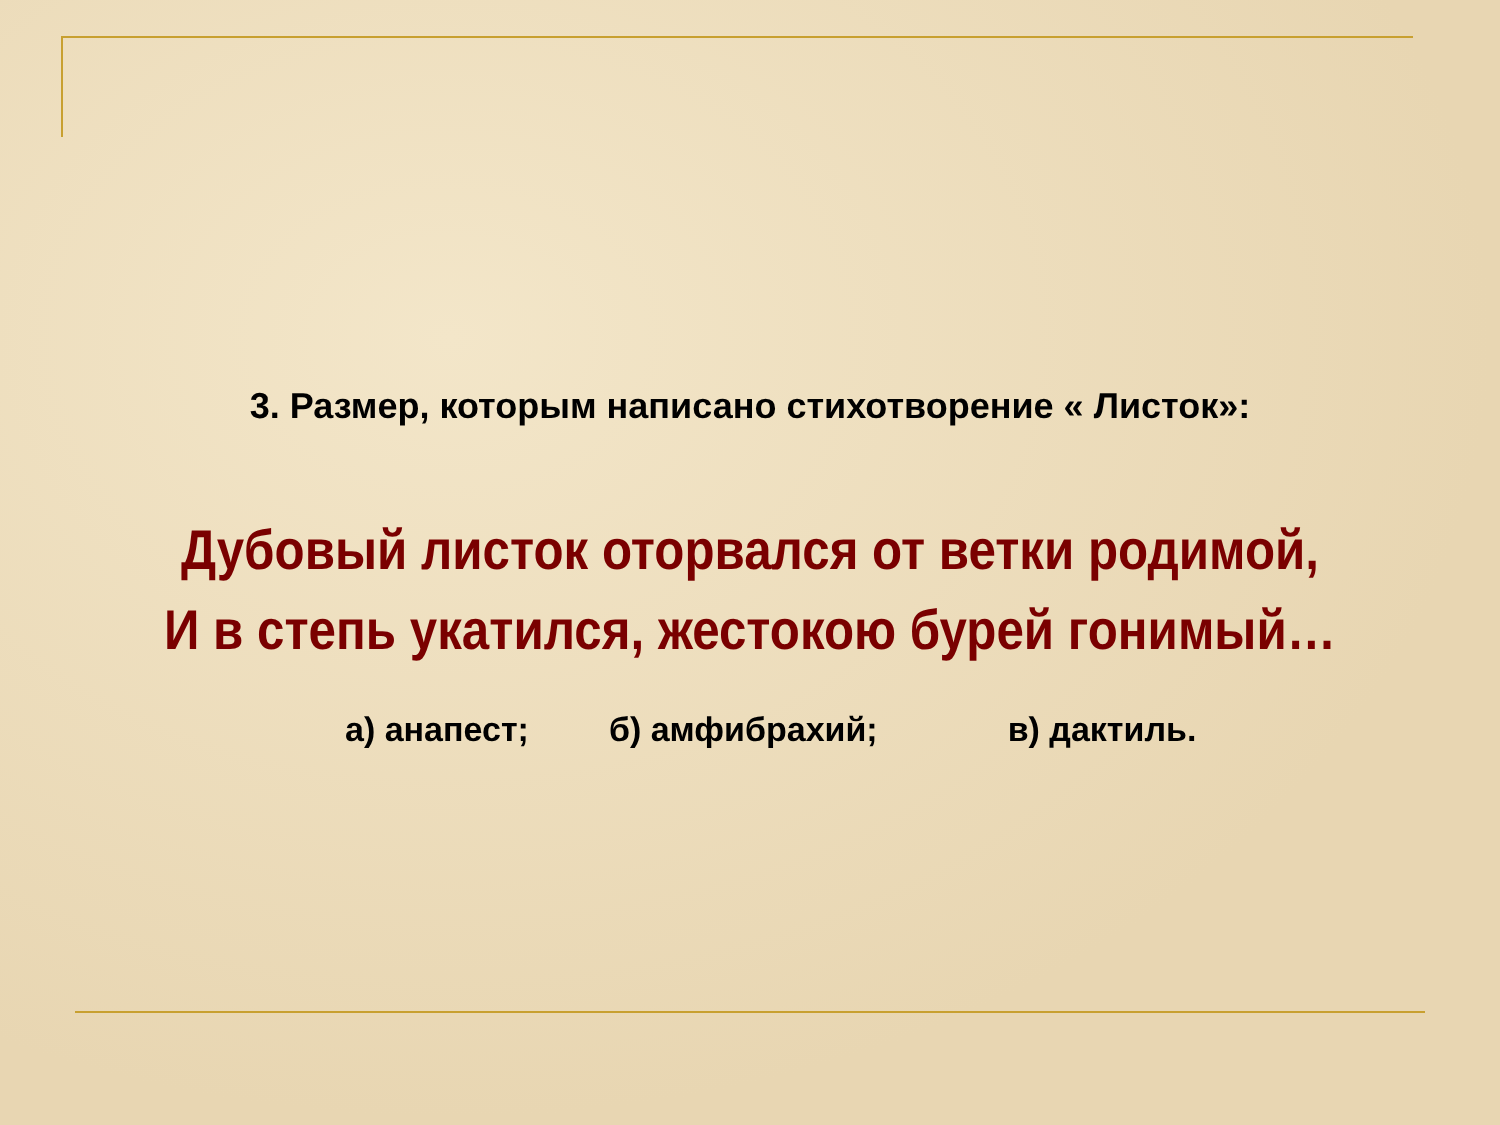3. Размер, которым написано стихотворение « Листок»:
Дубовый листок оторвался от ветки родимой,
И в степь укатился, жестокою бурей гонимый…
а) анапест; б) амфибрахий; в) дактиль.